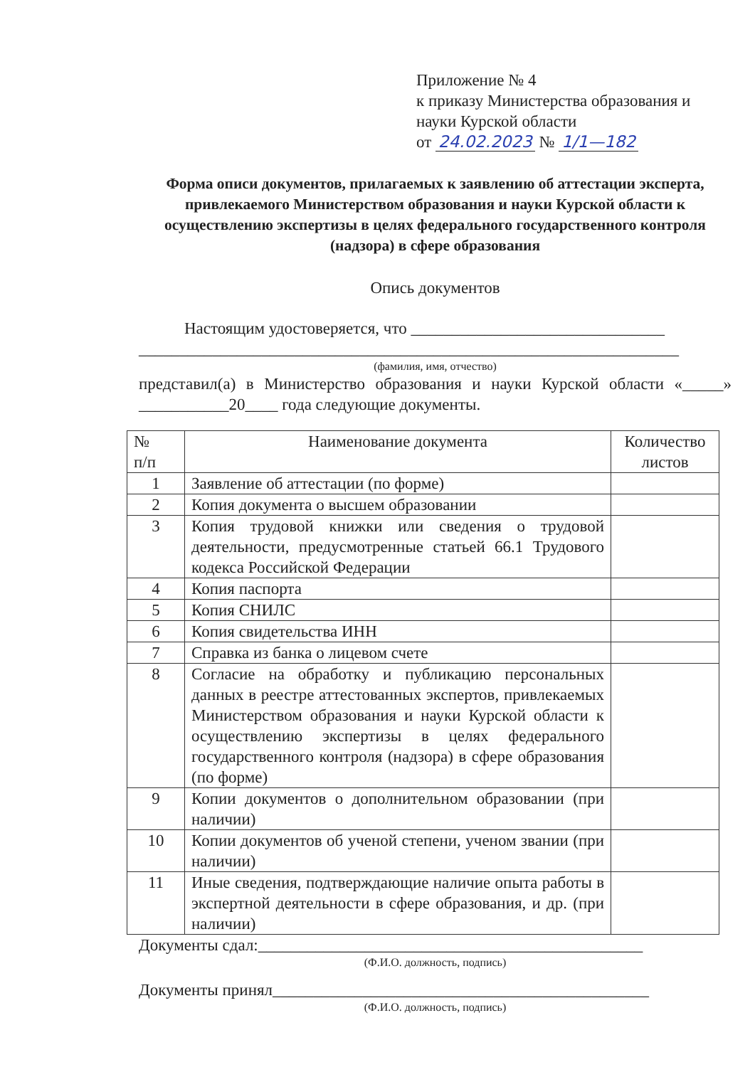Приложение № 4
к приказу Министерства образования и науки Курской области
от 24.02.2023 № 1/1—182
Форма описи документов, прилагаемых к заявлению об аттестации эксперта, привлекаемого Министерством образования и науки Курской области к осуществлению экспертизы в целях федерального государственного контроля (надзора) в сфере образования
Опись документов
Настоящим удостоверяется, что _______________________________
__________________________________________________________________
(фамилия, имя, отчество)
представил(а) в Министерство образования и науки Курской области «_____» ___________20____ года следующие документы.
| № п/п | Наименование документа | Количество листов |
| 1 | Заявление об аттестации (по форме) | |
| 2 | Копия документа о высшем образовании | |
| 3 | Копия трудовой книжки или сведения о трудовой деятельности, предусмотренные статьей 66.1 Трудового кодекса Российской Федерации | |
| 4 | Копия паспорта | |
| 5 | Копия СНИЛС | |
| 6 | Копия свидетельства ИНН | |
| 7 | Справка из банка о лицевом счете | |
| 8 | Согласие на обработку и публикацию персональных данных в реестре аттестованных экспертов, привлекаемых Министерством образования и науки Курской области к осуществлению экспертизы в целях федерального государственного контроля (надзора) в сфере образования (по форме) | |
| 9 | Копии документов о дополнительном образовании (при наличии) | |
| 10 | Копии документов об ученой степени, ученом звании (при наличии) | |
| 11 | Иные сведения, подтверждающие наличие опыта работы в экспертной деятельности в сфере образования, и др. (при наличии) | |
Документы сдал:_______________________________________________
(Ф.И.О. должность, подпись)
Документы принял______________________________________________
(Ф.И.О. должность, подпись)